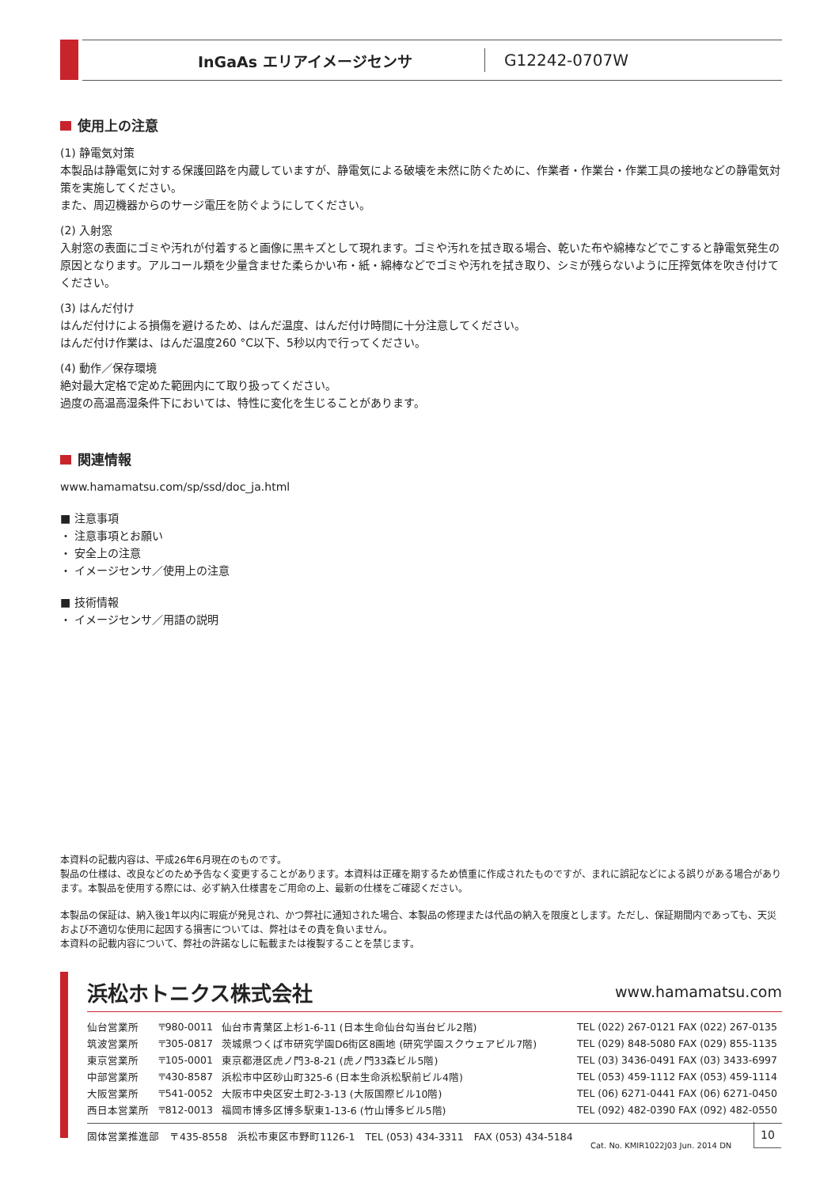InGaAs エリアイメージセンサ
G12242-0707W
使用上の注意
(1) 静電気対策
本製品は静電気に対する保護回路を内蔵していますが、静電気による破壊を未然に防ぐために、作業者・作業台・作業工具の接地などの静電気対策を実施してください。
また、周辺機器からのサージ電圧を防ぐようにしてください。
(2) 入射窓
入射窓の表面にゴミや汚れが付着すると画像に黒キズとして現れます。ゴミや汚れを拭き取る場合、乾いた布や綿棒などでこすると静電気発生の原因となります。アルコール類を少量含ませた柔らかい布・紙・綿棒などでゴミや汚れを拭き取り、シミが残らないように圧搾気体を吹き付けてください。
(3) はんだ付け
はんだ付けによる損傷を避けるため、はんだ温度、はんだ付け時間に十分注意してください。
はんだ付け作業は、はんだ温度260 °C以下、5秒以内で行ってください。
(4) 動作／保存環境
絶対最大定格で定めた範囲内にて取り扱ってください。
過度の高温高湿条件下においては、特性に変化を生じることがあります。
関連情報
www.hamamatsu.com/sp/ssd/doc_ja.html
■ 注意事項
・ 注意事項とお願い
・ 安全上の注意
・ イメージセンサ／使用上の注意
■ 技術情報
・ イメージセンサ／用語の説明
本資料の記載内容は、平成26年6月現在のものです。
製品の仕様は、改良などのため予告なく変更することがあります。本資料は正確を期するため慎重に作成されたものですが、まれに誤記などによる誤りがある場合があります。本製品を使用する際には、必ず納入仕様書をご用命の上、最新の仕様をご確認ください。
本製品の保証は、納入後1年以内に瑕疵が発見され、かつ弊社に通知された場合、本製品の修理または代品の納入を限度とします。ただし、保証期間内であっても、天災および不適切な使用に起因する損害については、弊社はその責を負いません。
本資料の記載内容について、弊社の許諾なしに転載または複製することを禁じます。
浜松ホトニクス株式会社 www.hamamatsu.com
| 仙台営業所 | 〒980-0011 | 仙台市青葉区上杉1-6-11 (日本生命仙台勾当台ビル2階) | TEL (022) 267-0121 FAX (022) 267-0135 |
| 筑波営業所 | 〒305-0817 | 茨城県つくば市研究学園D6街区8画地 (研究学園スクウェアビル7階) | TEL (029) 848-5080 FAX (029) 855-1135 |
| 東京営業所 | 〒105-0001 | 東京都港区虎ノ門3-8-21 (虎ノ門33森ビル5階) | TEL (03) 3436-0491 FAX (03) 3433-6997 |
| 中部営業所 | 〒430-8587 | 浜松市中区砂山町325-6 (日本生命浜松駅前ビル4階) | TEL (053) 459-1112 FAX (053) 459-1114 |
| 大阪営業所 | 〒541-0052 | 大阪市中央区安土町2-3-13 (大阪国際ビル10階) | TEL (06) 6271-0441 FAX (06) 6271-0450 |
| 西日本営業所 | 〒812-0013 | 福岡市博多区博多駅東1-13-6 (竹山博多ビル5階) | TEL (092) 482-0390 FAX (092) 482-0550 |
固体営業推進部　〒435-8558　浜松市東区市野町1126-1　TEL (053) 434-3311　FAX (053) 434-5184
Cat. No. KMIR1022J03 Jun. 2014 DN
10